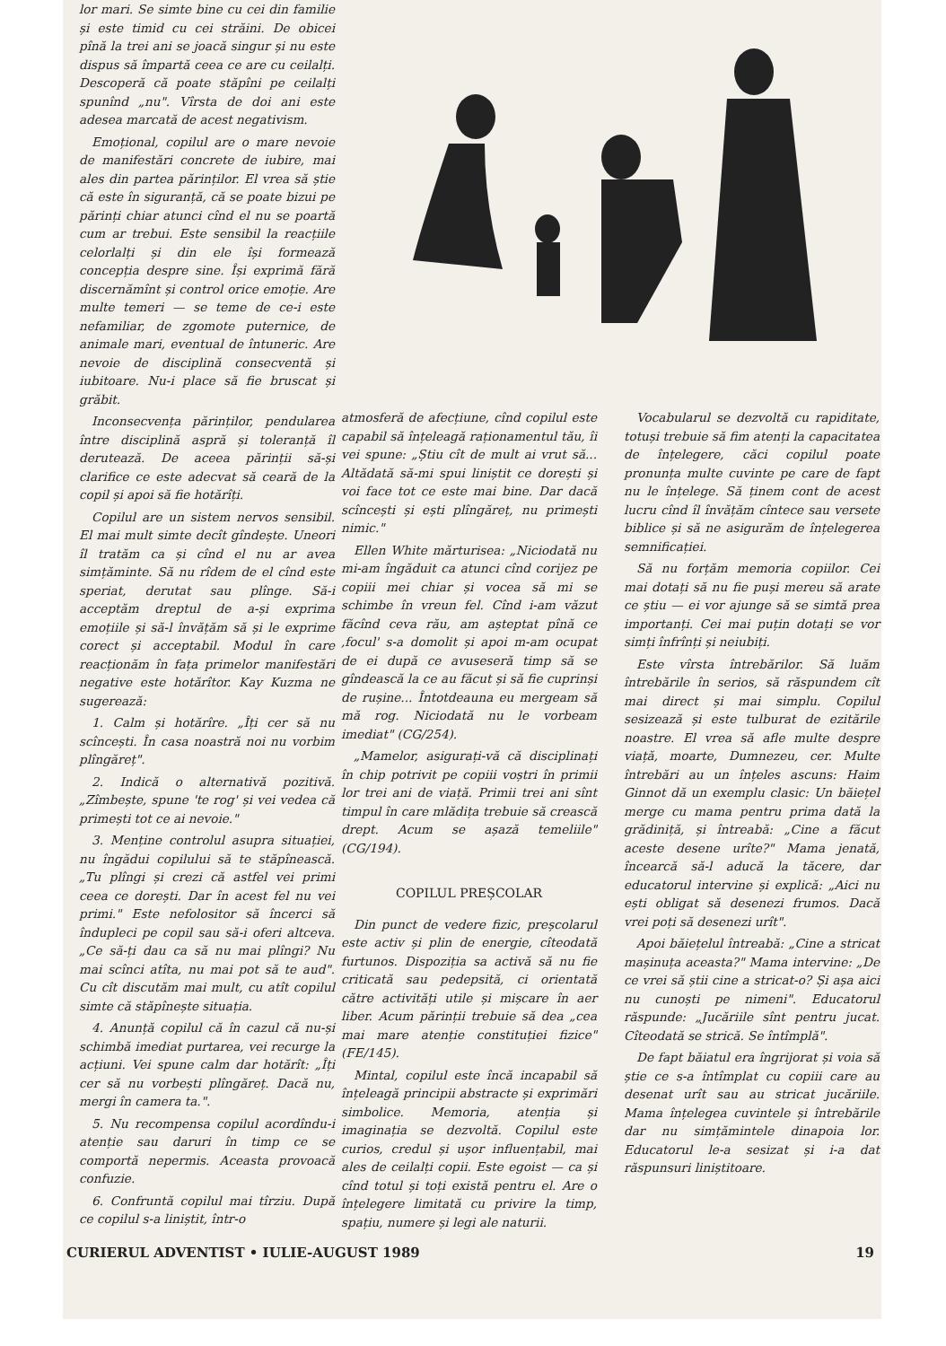lor mari. Se simte bine cu cei din familie și este timid cu cei străini. De obicei pînă la trei ani se joacă singur și nu este dispus să împartă ceea ce are cu ceilalți. Descoperă că poate stăpîni pe ceilalți spunînd „nu". Vîrsta de doi ani este adesea marcată de acest negativism.
Emoțional, copilul are o mare nevoie de manifestări concrete de iubire, mai ales din partea părinților. El vrea să știe că este în siguranță, că se poate bizui pe părinți chiar atunci cînd el nu se poartă cum ar trebui. Este sensibil la reacțiile celorlalți și din ele își formează concepția despre sine. Își exprimă fără discernămînt și control orice emoție. Are multe temeri — se teme de ce-i este nefamiliar, de zgomote puternice, de animale mari, eventual de întuneric. Are nevoie de disciplină consecventă și iubitoare. Nu-i place să fie bruscat și grăbit.
Inconsecvența părinților, pendularea între disciplină aspră și toleranță îl derutează. De aceea părinții să-și clarifice ce este adecvat să ceară de la copil și apoi să fie hotărîți.
Copilul are un sistem nervos sensibil. El mai mult simte decît gîndește. Uneori îl tratăm ca și cînd el nu ar avea simțăminte. Să nu rîdem de el cînd este speriat, derutat sau plînge. Să-i acceptăm dreptul de a-și exprima emoțiile și să-l învățăm să și le exprime corect și acceptabil. Modul în care reacționăm în fața primelor manifestări negative este hotărîtor. Kay Kuzma ne sugerează:
1. Calm și hotărîre. „Îți cer să nu scîncești. În casa noastră noi nu vorbim plîngăreț".
2. Indică o alternativă pozitivă. „Zîmbește, spune 'te rog' și vei vedea că primești tot ce ai nevoie."
3. Menține controlul asupra situației, nu îngădui copilului să te stăpînească. „Tu plîngi și crezi că astfel vei primi ceea ce dorești. Dar în acest fel nu vei primi." Este nefolositor să încerci să înduplеci pe copil sau să-i oferi altceva. „Ce să-ți dau ca să nu mai plîngi? Nu mai scînci atîta, nu mai pot să te aud". Cu cît discutăm mai mult, cu atît copilul simte că stăpînește situația.
4. Anunță copilul că în cazul că nu-și schimbă imediat purtarea, vei recurge la acțiuni. Vei spune calm dar hotărît: „Îți cer să nu vorbești plîngăreț. Dacă nu, mergi în camera ta.".
5. Nu recompensa copilul acordîndu-i atenție sau daruri în timp ce se comportă nepermis. Aceasta provoacă confuzie.
6. Confruntă copilul mai tîrziu. După ce copilul s-a liniștit, într-o
atmosferă de afecțiune, cînd copilul este capabil să înțeleagă raționamentul tău, îi vei spune: „Știu cît de mult ai vrut să... Altădată să-mi spui liniștit ce dorești și voi face tot ce este mai bine. Dar dacă scîncești și ești plîngăreț, nu primești nimic."
Ellen White mărturisea: „Niciodată nu mi-am îngăduit ca atunci cînd corijez pe copiii mei chiar și vocea să mi se schimbe în vreun fel. Cînd i-am văzut făcînd ceva rău, am așteptat pînă ce ‚focul' s-a domolit și apoi m-am ocupat de ei după ce avuseseră timp să se gîndească la ce au făcut și să fie cuprinși de rușine... Întotdeauna eu mergeam să mă rog. Niciodată nu le vorbeam imediat" (CG/254).
„Mamelor, asigurați-vă că disciplinați în chip potrivit pe copiii voștri în primii lor trei ani de viață. Primii trei ani sînt timpul în care mlădița trebuie să crească drept. Acum se așază temeliile" (CG/194).
COPILUL PREȘCOLAR
Din punct de vedere fizic, preșcolarul este activ și plin de energie, cîteodată furtunos. Dispoziția sa activă să nu fie criticată sau pedepsită, ci orientată către activități utile și mișcare în aer liber. Acum părinții trebuie să dea „cea mai mare atenție constituției fizice" (FE/145).
Mintal, copilul este încă incapabil să înțeleagă principii abstracte și exprimări simbolice. Memoria, atenția și imaginația se dezvoltă. Copilul este curios, credul și ușor influențabil, mai ales de ceilalți copii. Este egoist — ca și cînd totul și toți există pentru el. Are o înțelegere limitată cu privire la timp, spațiu, numere și legi ale naturii.
Vocabularul se dezvoltă cu rapiditate, totuși trebuie să fim atenți la capacitatea de înțelegere, căci copilul poate pronunța multe cuvinte pe care de fapt nu le înțelege. Să ținem cont de acest lucru cînd îl învățăm cîntece sau versete biblice și să ne asigurăm de înțelegerea semnificației.
Să nu forțăm memoria copiilor. Cei mai dotați să nu fie puși mereu să arate ce știu — ei vor ajunge să se simtă prea importanți. Cei mai puțin dotați se vor simți înfrînți și neiubiți.
Este vîrsta întrebărilor. Să luăm întrebările în serios, să răspundem cît mai direct și mai simplu. Copilul sesizează și este tulburat de ezitările noastre. El vrea să afle multe despre viață, moarte, Dumnezeu, cer. Multe întrebări au un înțeles ascuns: Haim Ginnot dă un exemplu clasic: Un băiețel merge cu mama pentru prima dată la grădiniță, și întreabă: „Cine a făcut aceste desene urîte?" Mama jenată, încearcă să-l aducă la tăcere, dar educatorul intervine și explică: „Aici nu ești obligat să desenezi frumos. Dacă vrei poți să desenezi urît".
Apoi băiețelul întreabă: „Cine a stricat mașinuța aceasta?" Mama intervine: „De ce vrei să știi cine a stricat-o? Și așa aici nu cunoști pe nimeni". Educatorul răspunde: „Jucăriile sînt pentru jucat. Cîteodată se strică. Se întîmplă".
De fapt băiatul era îngrijorat și voia să știe ce s-a întîmplat cu copiii care au desenat urît sau au stricat jucăriile. Mama înțelegea cuvintele și întrebările dar nu simțămintele dinapoia lor. Educatorul le-a sesizat și i-a dat răspunsuri liniștitoare.
CURIERUL ADVENTIST • IULIE-AUGUST 1989 19